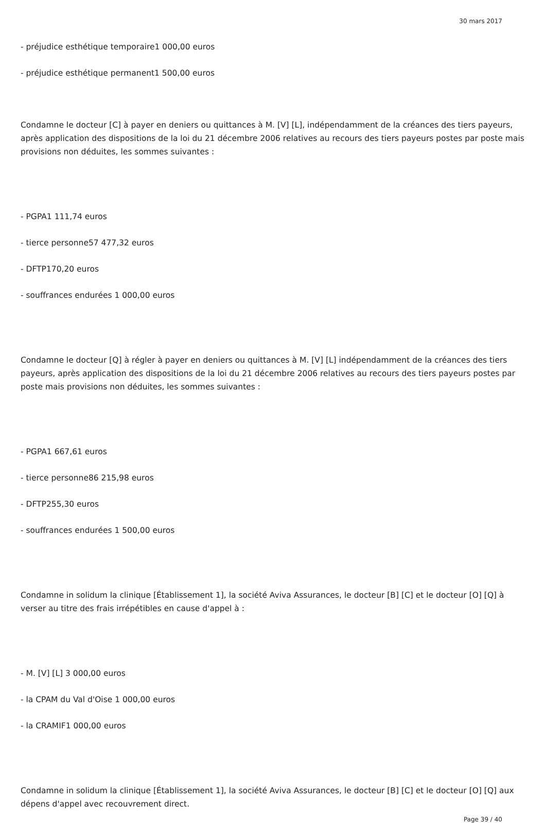30 mars 2017
- préjudice esthétique temporaire1 000,00 euros
- préjudice esthétique permanent1 500,00 euros
Condamne le docteur [C] à payer en deniers ou quittances à M. [V] [L], indépendamment de la créances des tiers payeurs, après application des dispositions de la loi du 21 décembre 2006 relatives au recours des tiers payeurs postes par poste mais provisions non déduites, les sommes suivantes :
- PGPA1 111,74 euros
- tierce personne57 477,32 euros
- DFTP170,20 euros
- souffrances endurées 1 000,00 euros
Condamne le docteur [Q] à régler à payer en deniers ou quittances à M. [V] [L] indépendamment de la créances des tiers payeurs, après application des dispositions de la loi du 21 décembre 2006 relatives au recours des tiers payeurs postes par poste mais provisions non déduites, les sommes suivantes :
- PGPA1 667,61 euros
- tierce personne86 215,98 euros
- DFTP255,30 euros
- souffrances endurées 1 500,00 euros
Condamne in solidum la clinique [Établissement 1], la société Aviva Assurances, le docteur [B] [C] et le docteur [O] [Q] à verser au titre des frais irrépétibles en cause d'appel à :
- M. [V] [L] 3 000,00 euros
- la CPAM du Val d'Oise 1 000,00 euros
- la CRAMIF1 000,00 euros
Condamne in solidum la clinique [Établissement 1], la société Aviva Assurances, le docteur [B] [C] et le docteur [O] [Q] aux dépens d'appel avec recouvrement direct.
Page 39 / 40